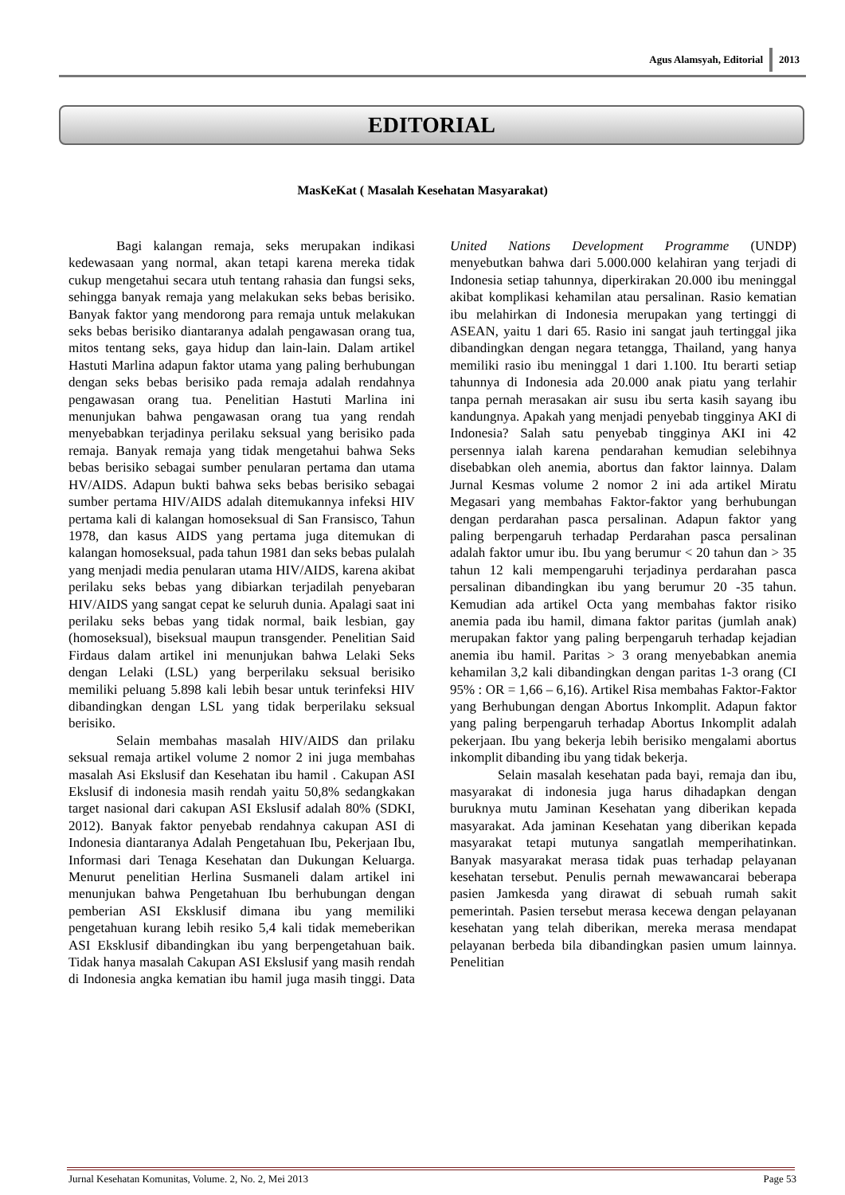Agus Alamsyah, Editorial 2013
EDITORIAL
MasKeKat ( Masalah Kesehatan Masyarakat)
Bagi kalangan remaja, seks merupakan indikasi kedewasaan yang normal, akan tetapi karena mereka tidak cukup mengetahui secara utuh tentang rahasia dan fungsi seks, sehingga banyak remaja yang melakukan seks bebas berisiko. Banyak faktor yang mendorong para remaja untuk melakukan seks bebas berisiko diantaranya adalah pengawasan orang tua, mitos tentang seks, gaya hidup dan lain-lain. Dalam artikel Hastuti Marlina adapun faktor utama yang paling berhubungan dengan seks bebas berisiko pada remaja adalah rendahnya pengawasan orang tua. Penelitian Hastuti Marlina ini menunjukan bahwa pengawasan orang tua yang rendah menyebabkan terjadinya perilaku seksual yang berisiko pada remaja. Banyak remaja yang tidak mengetahui bahwa Seks bebas berisiko sebagai sumber penularan pertama dan utama HV/AIDS. Adapun bukti bahwa seks bebas berisiko sebagai sumber pertama HIV/AIDS adalah ditemukannya infeksi HIV pertama kali di kalangan homoseksual di San Fransisco, Tahun 1978, dan kasus AIDS yang pertama juga ditemukan di kalangan homoseksual, pada tahun 1981 dan seks bebas pulalah yang menjadi media penularan utama HIV/AIDS, karena akibat perilaku seks bebas yang dibiarkan terjadilah penyebaran HIV/AIDS yang sangat cepat ke seluruh dunia. Apalagi saat ini perilaku seks bebas yang tidak normal, baik lesbian, gay (homoseksual), biseksual maupun transgender. Penelitian Said Firdaus dalam artikel ini menunjukan bahwa Lelaki Seks dengan Lelaki (LSL) yang berperilaku seksual berisiko memiliki peluang 5.898 kali lebih besar untuk terinfeksi HIV dibandingkan dengan LSL yang tidak berperilaku seksual berisiko.
Selain membahas masalah HIV/AIDS dan prilaku seksual remaja artikel volume 2 nomor 2 ini juga membahas masalah Asi Ekslusif dan Kesehatan ibu hamil . Cakupan ASI Ekslusif di indonesia masih rendah yaitu 50,8% sedangkakan target nasional dari cakupan ASI Ekslusif adalah 80% (SDKI, 2012). Banyak faktor penyebab rendahnya cakupan ASI di Indonesia diantaranya Adalah Pengetahuan Ibu, Pekerjaan Ibu, Informasi dari Tenaga Kesehatan dan Dukungan Keluarga. Menurut penelitian Herlina Susmaneli dalam artikel ini menunjukan bahwa Pengetahuan Ibu berhubungan dengan pemberian ASI Eksklusif dimana ibu yang memiliki pengetahuan kurang lebih resiko 5,4 kali tidak memeberikan ASI Eksklusif dibandingkan ibu yang berpengetahuan baik. Tidak hanya masalah Cakupan ASI Ekslusif yang masih rendah di Indonesia angka kematian ibu hamil juga masih tinggi. Data United Nations Development Programme (UNDP) menyebutkan bahwa dari 5.000.000 kelahiran yang terjadi di Indonesia setiap tahunnya, diperkirakan 20.000 ibu meninggal akibat komplikasi kehamilan atau persalinan. Rasio kematian ibu melahirkan di Indonesia merupakan yang tertinggi di ASEAN, yaitu 1 dari 65. Rasio ini sangat jauh tertinggal jika dibandingkan dengan negara tetangga, Thailand, yang hanya memiliki rasio ibu meninggal 1 dari 1.100. Itu berarti setiap tahunnya di Indonesia ada 20.000 anak piatu yang terlahir tanpa pernah merasakan air susu ibu serta kasih sayang ibu kandungnya. Apakah yang menjadi penyebab tingginya AKI di Indonesia? Salah satu penyebab tingginya AKI ini 42 persennya ialah karena pendarahan kemudian selebihnya disebabkan oleh anemia, abortus dan faktor lainnya. Dalam Jurnal Kesmas volume 2 nomor 2 ini ada artikel Miratu Megasari yang membahas Faktor-faktor yang berhubungan dengan perdarahan pasca persalinan. Adapun faktor yang paling berpengaruh terhadap Perdarahan pasca persalinan adalah faktor umur ibu. Ibu yang berumur < 20 tahun dan > 35 tahun 12 kali mempengaruhi terjadinya perdarahan pasca persalinan dibandingkan ibu yang berumur 20 -35 tahun. Kemudian ada artikel Octa yang membahas faktor risiko anemia pada ibu hamil, dimana faktor paritas (jumlah anak) merupakan faktor yang paling berpengaruh terhadap kejadian anemia ibu hamil. Paritas > 3 orang menyebabkan anemia kehamilan 3,2 kali dibandingkan dengan paritas 1-3 orang (CI 95% : OR = 1,66 – 6,16). Artikel Risa membahas Faktor-Faktor yang Berhubungan dengan Abortus Inkomplit. Adapun faktor yang paling berpengaruh terhadap Abortus Inkomplit adalah pekerjaan. Ibu yang bekerja lebih berisiko mengalami abortus inkomplit dibanding ibu yang tidak bekerja.
Selain masalah kesehatan pada bayi, remaja dan ibu, masyarakat di indonesia juga harus dihadapkan dengan buruknya mutu Jaminan Kesehatan yang diberikan kepada masyarakat. Ada jaminan Kesehatan yang diberikan kepada masyarakat tetapi mutunya sangatlah memperihatinkan. Banyak masyarakat merasa tidak puas terhadap pelayanan kesehatan tersebut. Penulis pernah mewawancarai beberapa pasien Jamkesda yang dirawat di sebuah rumah sakit pemerintah. Pasien tersebut merasa kecewa dengan pelayanan kesehatan yang telah diberikan, mereka merasa mendapat pelayanan berbeda bila dibandingkan pasien umum lainnya. Penelitian
Jurnal Kesehatan Komunitas, Volume. 2, No. 2, Mei 2013 Page 53